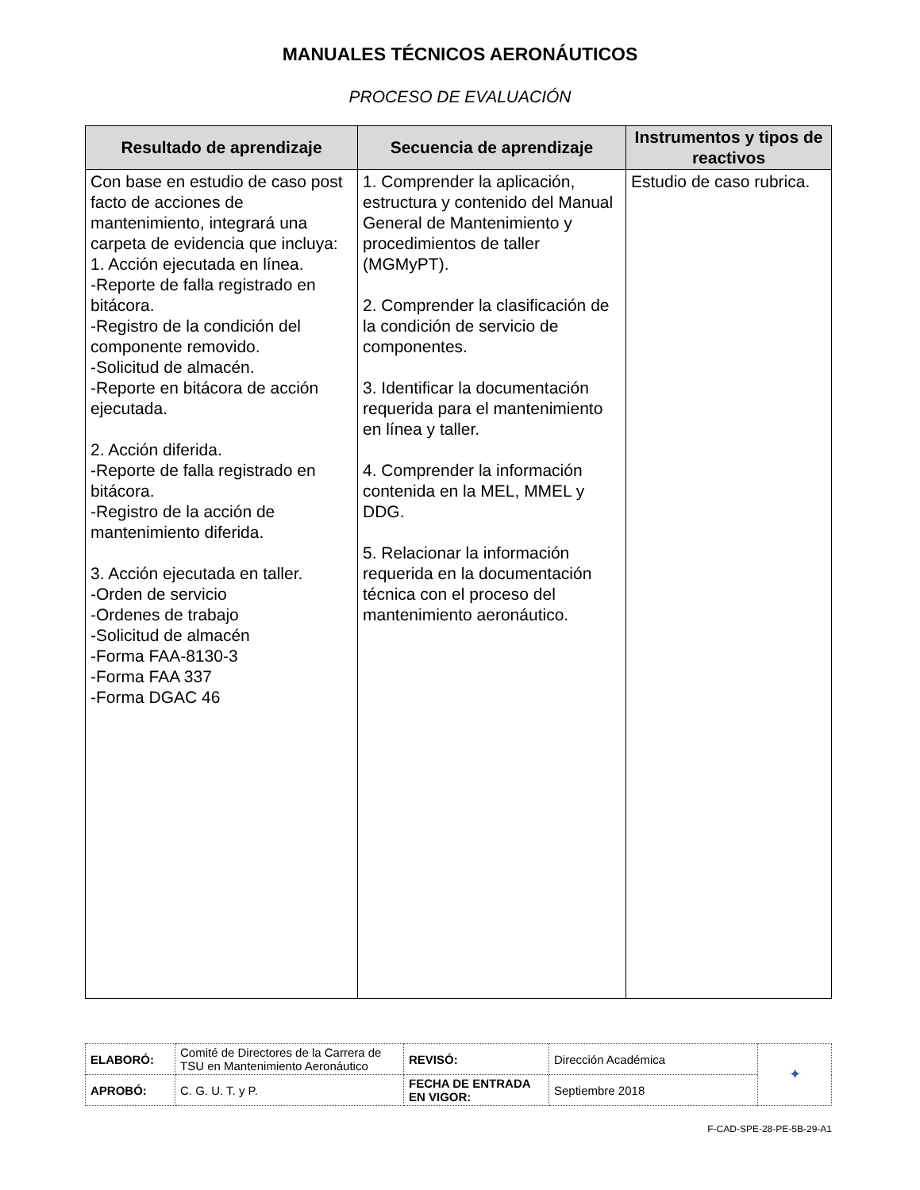MANUALES TÉCNICOS AERONÁUTICOS
PROCESO DE EVALUACIÓN
| Resultado de aprendizaje | Secuencia de aprendizaje | Instrumentos y tipos de reactivos |
| --- | --- | --- |
| Con base en estudio de caso post facto de acciones de mantenimiento, integrará una carpeta de evidencia que incluya: 1. Acción ejecutada en línea. -Reporte de falla registrado en bitácora. -Registro de la condición del componente removido. -Solicitud de almacén. -Reporte en bitácora de acción ejecutada. 2. Acción diferida. -Reporte de falla registrado en bitácora. -Registro de la acción de mantenimiento diferida. 3. Acción ejecutada en taller. -Orden de servicio -Ordenes de trabajo -Solicitud de almacén -Forma FAA-8130-3 -Forma FAA 337 -Forma DGAC 46 | 1. Comprender la aplicación, estructura y contenido del Manual General de Mantenimiento y procedimientos de taller (MGMyPT). 2. Comprender la clasificación de la condición de servicio de componentes. 3. Identificar la documentación requerida para el mantenimiento en línea y taller. 4. Comprender la información contenida en la MEL, MMEL y DDG. 5. Relacionar la información requerida en la documentación técnica con el proceso del mantenimiento aeronáutico. | Estudio de caso rubrica. |
| ELABORÓ: | Comité de Directores de la Carrera de TSU en Mantenimiento Aeronáutico | REVISÓ: | Dirección Académica | ✦ |
| APROBÓ: | C. G. U. T. y P. | FECHA DE ENTRADA EN VIGOR: | Septiembre 2018 | |
F-CAD-SPE-28-PE-5B-29-A1